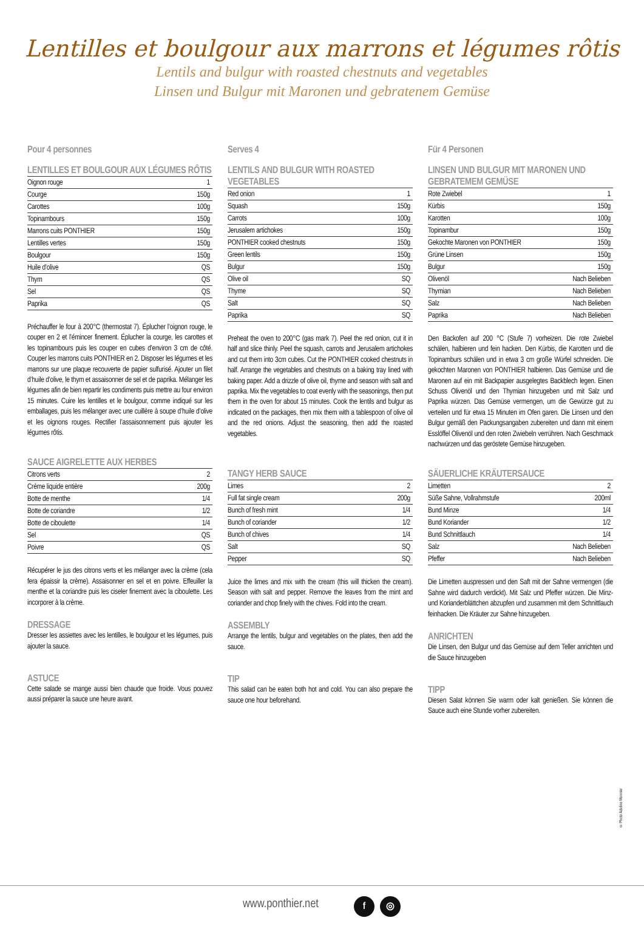Lentilles et boulgour aux marrons et légumes rôtis
Lentils and bulgur with roasted chestnuts and vegetables
Linsen und Bulgur mit Maronen und gebratenem Gemüse
Pour 4 personnes
LENTILLES ET BOULGOUR AUX LÉGUMES RÔTIS
| Oignon rouge | 1 |
| Courge | 150g |
| Carottes | 100g |
| Topinambours | 150g |
| Marrons cuits PONTHIER | 150g |
| Lentilles vertes | 150g |
| Boulgour | 150g |
| Huile d’olive | QS |
| Thym | QS |
| Sel | QS |
| Paprika | QS |
Préchauffer le four à 200°C (thermostat 7). Éplucher l’oignon rouge, le couper en 2 et l’émincer finement. Éplucher la courge, les carottes et les topinambours puis les couper en cubes d’environ 3 cm de côté. Couper les marrons cuits PONTHIER en 2. Disposer les légumes et les marrons sur une plaque recouverte de papier sulfurisé. Ajouter un filet d’huile d’olive, le thym et assaisonner de sel et de paprika. Mélanger les légumes afin de bien repartir les condiments puis mettre au four environ 15 minutes. Cuire les lentilles et le boulgour, comme indiqué sur les emballages, puis les mélanger avec une cuillère à soupe d’huile d’olive et les oignons rouges. Rectifier l’assaisonnement puis ajouter les légumes rôtis.
SAUCE AIGRELETTE AUX HERBES
| Citrons verts | 2 |
| Crème liquide entière | 200g |
| Botte de menthe | 1/4 |
| Botte de coriandre | 1/2 |
| Botte de ciboulette | 1/4 |
| Sel | QS |
| Poivre | QS |
Récupérer le jus des citrons verts et les mélanger avec la crème (cela fera épaissir la crème). Assaisonner en sel et en poivre. Effeuiller la menthe et la coriandre puis les ciseler finement avec la ciboulette. Les incorporer à la crème.
DRESSAGE
Dresser les assiettes avec les lentilles, le boulgour et les légumes, puis ajouter la sauce.
ASTUCE
Cette salade se mange aussi bien chaude que froide. Vous pouvez aussi préparer la sauce une heure avant.
Serves 4
LENTILS AND BULGUR WITH ROASTED VEGETABLES
| Red onion | 1 |
| Squash | 150g |
| Carrots | 100g |
| Jerusalem artichokes | 150g |
| PONTHIER cooked chestnuts | 150g |
| Green lentils | 150g |
| Bulgur | 150g |
| Olive oil | SQ |
| Thyme | SQ |
| Salt | SQ |
| Paprika | SQ |
Preheat the oven to 200°C (gas mark 7). Peel the red onion, cut it in half and slice thinly. Peel the squash, carrots and Jerusalem artichokes and cut them into 3cm cubes. Cut the PONTHIER cooked chestnuts in half. Arrange the vegetables and chestnuts on a baking tray lined with baking paper. Add a drizzle of olive oil, thyme and season with salt and paprika. Mix the vegetables to coat evenly with the seasonings, then put them in the oven for about 15 minutes. Cook the lentils and bulgur as indicated on the packages, then mix them with a tablespoon of olive oil and the red onions. Adjust the seasoning, then add the roasted vegetables.
TANGY HERB SAUCE
| Limes | 2 |
| Full fat single cream | 200g |
| Bunch of fresh mint | 1/4 |
| Bunch of coriander | 1/2 |
| Bunch of chives | 1/4 |
| Salt | SQ |
| Pepper | SQ |
Juice the limes and mix with the cream (this will thicken the cream). Season with salt and pepper. Remove the leaves from the mint and coriander and chop finely with the chives. Fold into the cream.
ASSEMBLY
Arrange the lentils, bulgur and vegetables on the plates, then add the sauce.
TIP
This salad can be eaten both hot and cold. You can also prepare the sauce one hour beforehand.
Für 4 Personen
LINSEN UND BULGUR MIT MARONEN UND GEBRATEMEM GEMÜSE
| Rote Zwiebel | 1 |
| Kürbis | 150g |
| Karotten | 100g |
| Topinambur | 150g |
| Gekochte Maronen von PONTHIER | 150g |
| Grüne Linsen | 150g |
| Bulgur | 150g |
| Olivenöl | Nach Belieben |
| Thymian | Nach Belieben |
| Salz | Nach Belieben |
| Paprika | Nach Belieben |
Den Backofen auf 200 °C (Stufe 7) vorheizen. Die rote Zwiebel schälen, halbieren und fein hacken. Den Kürbis, die Karotten und die Topinamburs schälen und in etwa 3 cm große Würfel schneiden. Die gekochten Maronen von PONTHIER halbieren. Das Gemüse und die Maronen auf ein mit Backpapier ausgelegtes Backblech legen. Einen Schuss Olivenöl und den Thymian hinzugeben und mit Salz und Paprika würzen. Das Gemüse vermengen, um die Gewürze gut zu verteilen und für etwa 15 Minuten im Ofen garen. Die Linsen und den Bulgur gemäß den Packungsangaben zubereiten und dann mit einem Esslöffel Olivenöl und den roten Zwiebeln verrühren. Nach Geschmack nachwürzen und das geröstete Gemüse hinzugeben.
SÄUERLICHE KRÄUTERSAUCE
| Limetten | 2 |
| Süße Sahne, Vollrahmstufe | 200ml |
| Bund Minze | 1/4 |
| Bund Koriander | 1/2 |
| Bund Schnittlauch | 1/4 |
| Salz | Nach Belieben |
| Pfeffer | Nach Belieben |
Die Limetten auspressen und den Saft mit der Sahne vermengen (die Sahne wird dadurch verdickt). Mit Salz und Pfeffer würzen. Die Minz- und Korianderblättchen abzupfen und zusammen mit dem Schnittlauch feinhacken. Die Kräuter zur Sahne hinzugeben.
ANRICHTEN
Die Linsen, den Bulgur und das Gemüse auf dem Teller anrichten und die Sauce hinzugeben
TIPP
Diesen Salat können Sie warm oder kalt genießen. Sie können die Sauce auch eine Stunde vorher zubereiten.
© Photo Adeline Monnier
www.ponthier.net f ◎